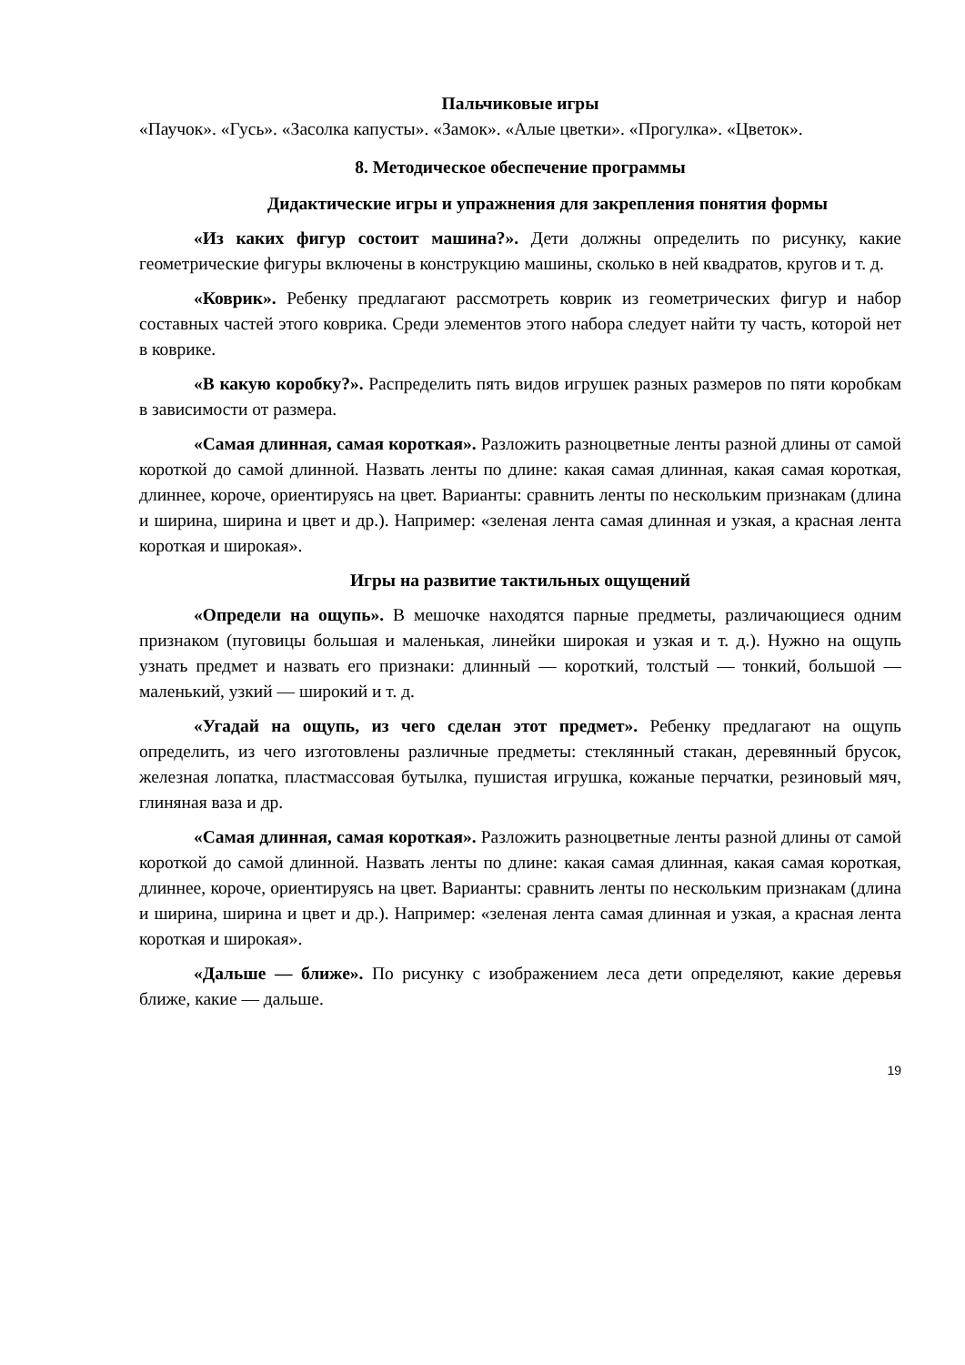Пальчиковые игры
«Паучок». «Гусь». «Засолка капусты». «Замок». «Алые цветки». «Прогулка». «Цветок».
8. Методическое обеспечение программы
Дидактические игры и упражнения для закрепления понятия формы
«Из каких фигур состоит машина?». Дети должны определить по рисунку, какие геометрические фигуры включены в конструкцию машины, сколько в ней квадратов, кругов и т. д.
«Коврик». Ребенку предлагают рассмотреть коврик из геометрических фигур и набор составных частей этого коврика. Среди элементов этого набора следует найти ту часть, которой нет в коврике.
«В какую коробку?». Распределить пять видов игрушек разных размеров по пяти коробкам в зависимости от размера.
«Самая длинная, самая короткая». Разложить разноцветные ленты разной длины от самой короткой до самой длинной. Назвать ленты по длине: какая самая длинная, какая самая короткая, длиннее, короче, ориентируясь на цвет. Варианты: сравнить ленты по нескольким признакам (длина и ширина, ширина и цвет и др.). Например: «зеленая лента самая длинная и узкая, а красная лента короткая и широкая».
Игры на развитие тактильных ощущений
«Определи на ощупь». В мешочке находятся парные предметы, различающиеся одним признаком (пуговицы большая и маленькая, линейки широкая и узкая и т. д.). Нужно на ощупь узнать предмет и назвать его признаки: длинный — короткий, толстый — тонкий, большой — маленький, узкий — широкий и т. д.
«Угадай на ощупь, из чего сделан этот предмет». Ребенку предлагают на ощупь определить, из чего изготовлены различные предметы: стеклянный стакан, деревянный брусок, железная лопатка, пластмассовая бутылка, пушистая игрушка, кожаные перчатки, резиновый мяч, глиняная ваза и др.
«Самая длинная, самая короткая». Разложить разноцветные ленты разной длины от самой короткой до самой длинной. Назвать ленты по длине: какая самая длинная, какая самая короткая, длиннее, короче, ориентируясь на цвет. Варианты: сравнить ленты по нескольким признакам (длина и ширина, ширина и цвет и др.). Например: «зеленая лента самая длинная и узкая, а красная лента короткая и широкая».
«Дальше — ближе». По рисунку с изображением леса дети определяют, какие деревья ближе, какие — дальше.
19